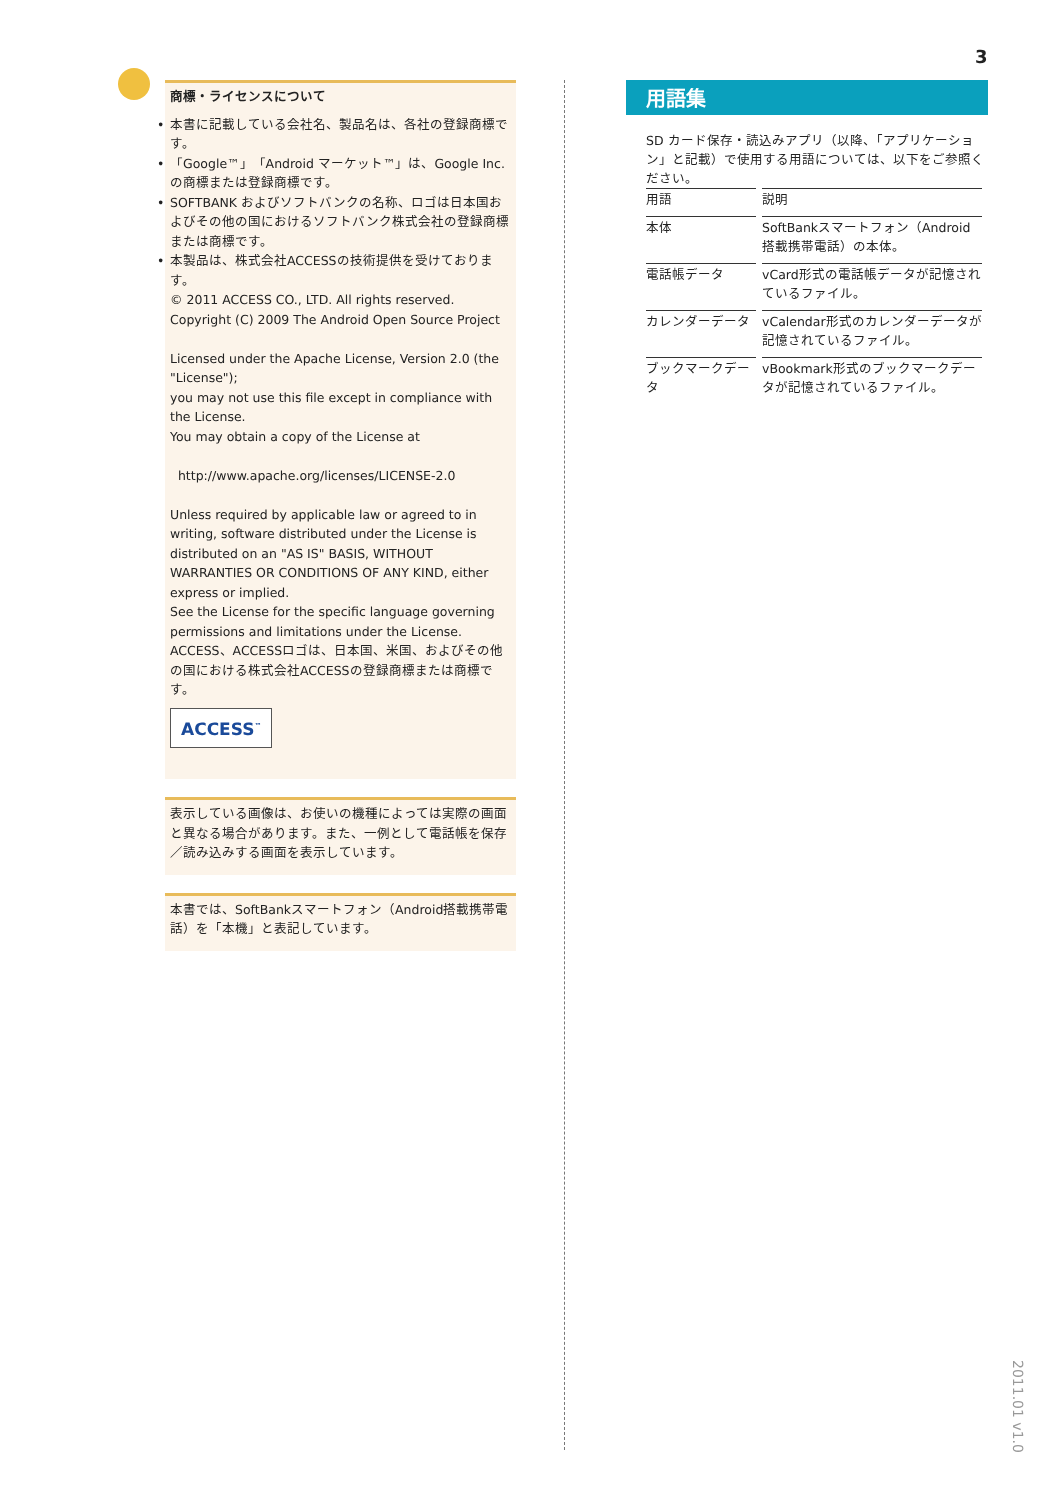3
商標・ライセンスについて
• 本書に記載している会社名、製品名は、各社の登録商標です。
• 「Google™」「Android マーケット™」は、Google Inc.の商標または登録商標です。
• SOFTBANK およびソフトバンクの名称、ロゴは日本国およびその他の国におけるソフトバンク株式会社の登録商標または商標です。
• 本製品は、株式会社ACCESSの技術提供を受けております。
© 2011 ACCESS CO., LTD. All rights reserved.
Copyright (C) 2009 The Android Open Source Project
Licensed under the Apache License, Version 2.0 (the "License");
you may not use this file except in compliance with the License.
You may obtain a copy of the License at
http://www.apache.org/licenses/LICENSE-2.0
Unless required by applicable law or agreed to in writing, software distributed under the License is distributed on an "AS IS" BASIS, WITHOUT WARRANTIES OR CONDITIONS OF ANY KIND, either express or implied.
See the License for the specific language governing permissions and limitations under the License.
ACCESS、ACCESSロゴは、日本国、米国、およびその他の国における株式会社ACCESSの登録商標または商標です。
ACCESS<sup>™</sup>
表示している画像は、お使いの機種によっては実際の画面と異なる場合があります。また、一例として電話帳を保存／読み込みする画面を表示しています。
本書では、SoftBankスマートフォン（Android搭載携帯電話）を「本機」と表記しています。
用語集
SD カード保存・読込みアプリ（以降、「アプリケーション」と記載）で使用する用語については、以下をご参照ください。
| 用語 | 説明 |
| --- | --- |
| 本体 | SoftBankスマートフォン（Android搭載携帯電話）の本体。 |
| 電話帳データ | vCard形式の電話帳データが記憶されているファイル。 |
| カレンダーデータ | vCalendar形式のカレンダーデータが記憶されているファイル。 |
| ブックマークデータ | vBookmark形式のブックマークデータが記憶されているファイル。 |
2011.01 v1.0